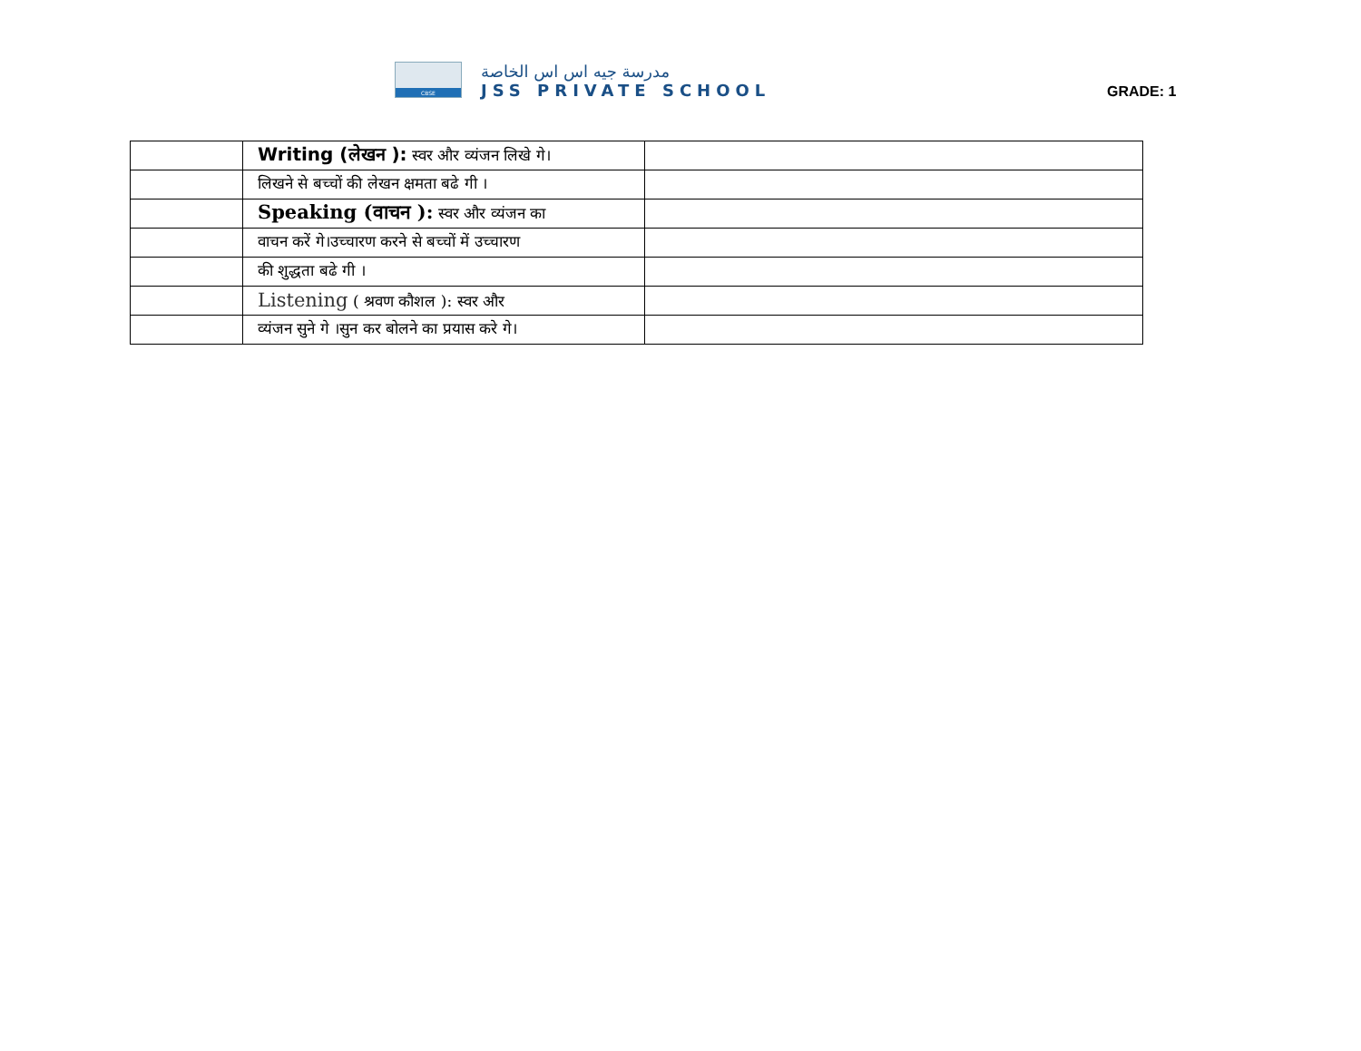CBSE
مدرسة جيه اس اس الخاصة
JSS PRIVATE SCHOOL
GRADE: 1
| | Writing (लेखन ): स्वर और व्यंजन लिखे गे। | |
| | लिखने से बच्चों की लेखन क्षमता बढे गी । | |
| | Speaking (वाचन ): स्वर और व्यंजन का | |
| | वाचन करें गे।उच्चारण करने से बच्चों में उच्चारण | |
| | की शुद्धता बढे गी । | |
| | Listening ( श्रवण कौशल ): स्वर और | |
| | व्यंजन सुने गे ।सुन कर बोलने का प्रयास करे गे। | |